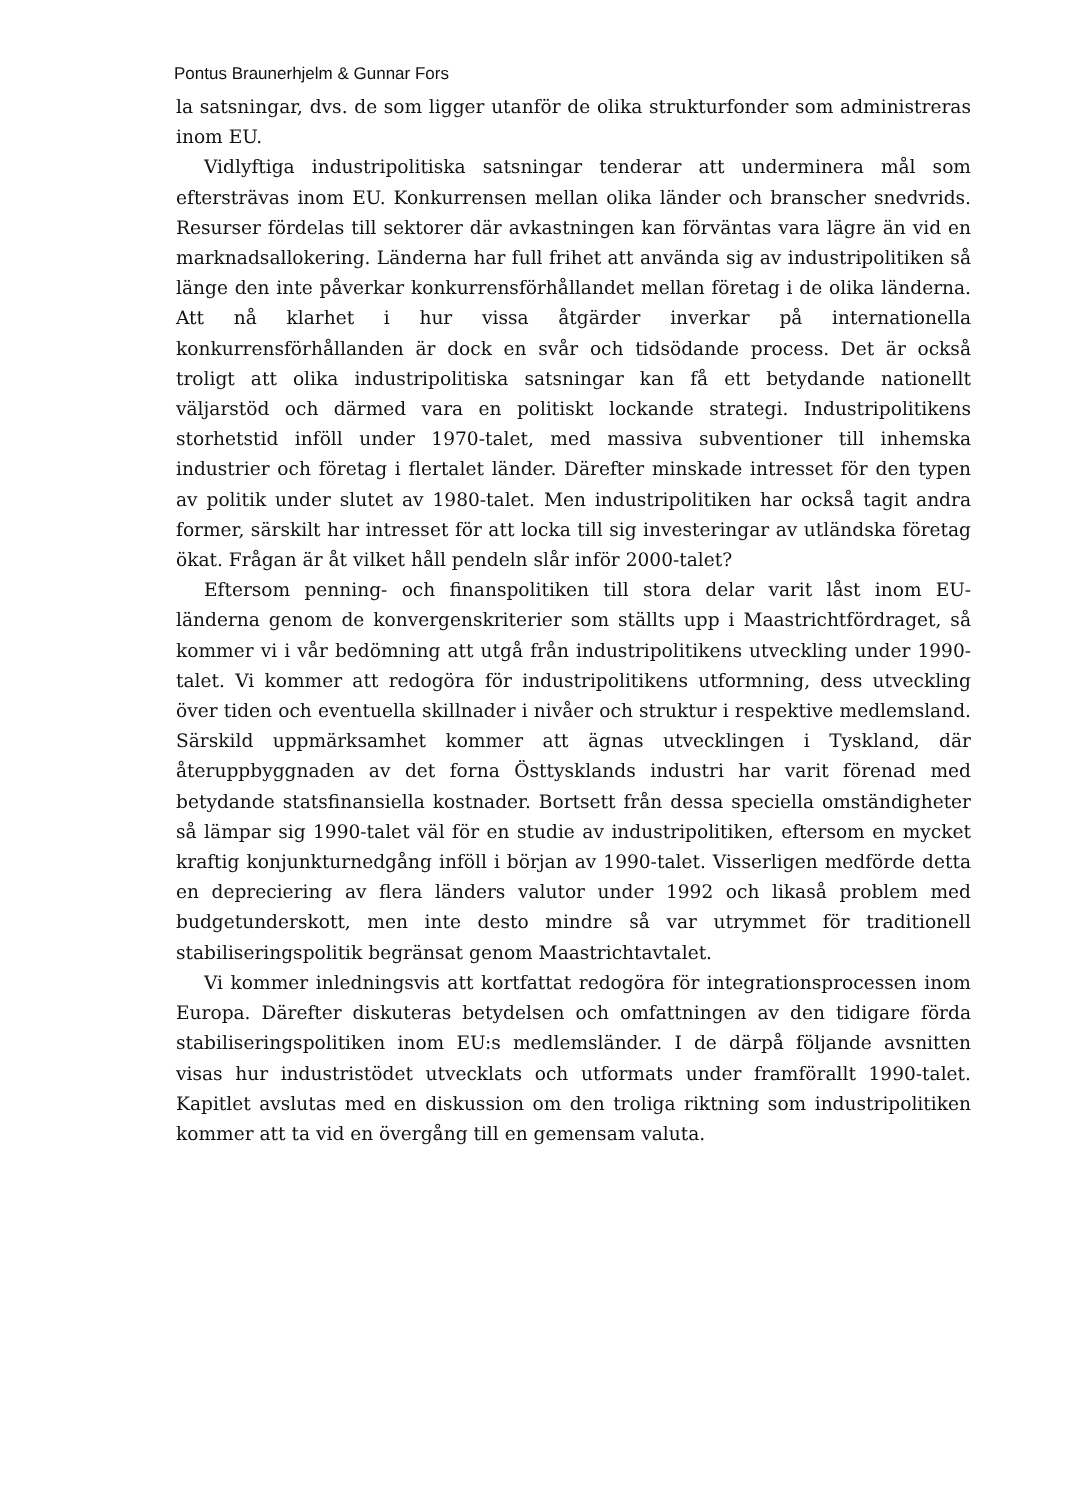Pontus Braunerhjelm & Gunnar Fors
la satsningar, dvs. de som ligger utanför de olika strukturfonder som administreras inom EU.
Vidlyftiga industripolitiska satsningar tenderar att underminera mål som eftersträvas inom EU. Konkurrensen mellan olika länder och branscher snedvrids. Resurser fördelas till sektorer där avkastningen kan förväntas vara lägre än vid en marknadsallokering. Länderna har full frihet att använda sig av industripolitiken så länge den inte påverkar konkurrensförhållandet mellan företag i de olika länderna. Att nå klarhet i hur vissa åtgärder inverkar på internationella konkurrensförhållanden är dock en svår och tidsödande process. Det är också troligt att olika industripolitiska satsningar kan få ett betydande nationellt väljarstöd och därmed vara en politiskt lockande strategi. Industripolitikens storhetstid inföll under 1970-talet, med massiva subventioner till inhemska industrier och företag i flertalet länder. Därefter minskade intresset för den typen av politik under slutet av 1980-talet. Men industripolitiken har också tagit andra former, särskilt har intresset för att locka till sig investeringar av utländska företag ökat. Frågan är åt vilket håll pendeln slår inför 2000-talet?
Eftersom penning- och finanspolitiken till stora delar varit låst inom EU-länderna genom de konvergenskriterier som ställts upp i Maastrichtfördraget, så kommer vi i vår bedömning att utgå från industripolitikens utveckling under 1990-talet. Vi kommer att redogöra för industripolitikens utformning, dess utveckling över tiden och eventuella skillnader i nivåer och struktur i respektive medlemsland. Särskild uppmärksamhet kommer att ägnas utvecklingen i Tyskland, där återuppbyggnaden av det forna Östtysklands industri har varit förenad med betydande statsfinansiella kostnader. Bortsett från dessa speciella omständigheter så lämpar sig 1990-talet väl för en studie av industripolitiken, eftersom en mycket kraftig konjunkturnedgång inföll i början av 1990-talet. Visserligen medförde detta en depreciering av flera länders valutor under 1992 och likaså problem med budgetunderskott, men inte desto mindre så var utrymmet för traditionell stabiliseringspolitik begränsat genom Maastrichtavtalet.
Vi kommer inledningsvis att kortfattat redogöra för integrationsprocessen inom Europa. Därefter diskuteras betydelsen och omfattningen av den tidigare förda stabiliseringspolitiken inom EU:s medlemsländer. I de därpå följande avsnitten visas hur industristödet utvecklats och utformats under framförallt 1990-talet. Kapitlet avslutas med en diskussion om den troliga riktning som industripolitiken kommer att ta vid en övergång till en gemensam valuta.